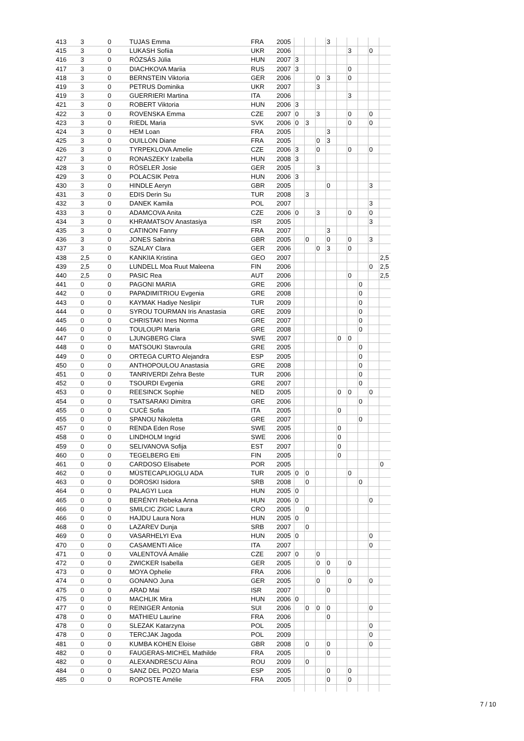| 413 | 3 | 0 | TUJAS Emma | FRA | 2005 | | | | 3 | | | | | |
| 415 | 3 | 0 | LUKASH Sofiia | UKR | 2006 | | | | | | 3 | | 0 | |
| 416 | 3 | 0 | RÓZSÁS Júlia | HUN | 2007 | 3 | | | | | | | | |
| 417 | 3 | 0 | DIACHKOVA Mariia | RUS | 2007 | 3 | | | | | 0 | | | |
| 418 | 3 | 0 | BERNSTEIN Viktoria | GER | 2006 | | | 0 | 3 | | 0 | | | |
| 419 | 3 | 0 | PETRUS Dominika | UKR | 2007 | | | 3 | | | | | | |
| 419 | 3 | 0 | GUERRIERI Martina | ITA | 2006 | | | | | | 3 | | | |
| 421 | 3 | 0 | ROBERT Viktoria | HUN | 2006 | 3 | | | | | | | | |
| 422 | 3 | 0 | ROVENSKA Emma | CZE | 2007 | 0 | | 3 | | | 0 | | 0 | |
| 423 | 3 | 0 | RIEDL Maria | SVK | 2006 | 0 | 3 | | | | 0 | | 0 | |
| 424 | 3 | 0 | HEM Loan | FRA | 2005 | | | | 3 | | | | | |
| 425 | 3 | 0 | OUILLON Diane | FRA | 2005 | | | 0 | 3 | | | | | |
| 426 | 3 | 0 | TYRPEKLOVA Amelie | CZE | 2006 | 3 | | 0 | | | 0 | | 0 | |
| 427 | 3 | 0 | RONASZEKY Izabella | HUN | 2008 | 3 | | | | | | | | |
| 428 | 3 | 0 | RÖSELER Josie | GER | 2005 | | | 3 | | | | | | |
| 429 | 3 | 0 | POLACSIK Petra | HUN | 2006 | 3 | | | | | | | | |
| 430 | 3 | 0 | HINDLE Aeryn | GBR | 2005 | | | | 0 | | | | 3 | |
| 431 | 3 | 0 | EDIS Derin Su | TUR | 2008 | | 3 | | | | | | | |
| 432 | 3 | 0 | DANEK Kamila | POL | 2007 | | | | | | | | 3 | |
| 433 | 3 | 0 | ADAMCOVA Anita | CZE | 2006 | 0 | | 3 | | | 0 | | 0 | |
| 434 | 3 | 0 | KHRAMATSOV Anastasiya | ISR | 2005 | | | | | | | | 3 | |
| 435 | 3 | 0 | CATINON Fanny | FRA | 2007 | | | | 3 | | | | | |
| 436 | 3 | 0 | JONES Sabrina | GBR | 2005 | | 0 | | 0 | | 0 | | 3 | |
| 437 | 3 | 0 | SZALAY Clara | GER | 2006 | | | 0 | 3 | | 0 | | | |
| 438 | 2,5 | 0 | KANKIIA Kristina | GEO | 2007 | | | | | | | | | 2,5 |
| 439 | 2,5 | 0 | LUNDELL Moa Ruut Maleena | FIN | 2006 | | | | | | | | 0 | 2,5 |
| 440 | 2,5 | 0 | PASIC Rea | AUT | 2006 | | | | | | 0 | | | 2,5 |
| 441 | 0 | 0 | PAGONI MARIA | GRE | 2006 | | | | | | | 0 | | |
| 442 | 0 | 0 | PAPADIMITRIOU Evgenia | GRE | 2008 | | | | | | | 0 | | |
| 443 | 0 | 0 | KAYMAK Hadiye Neslipir | TUR | 2009 | | | | | | | 0 | | |
| 444 | 0 | 0 | SYROU TOURMAN Iris Anastasia | GRE | 2009 | | | | | | | 0 | | |
| 445 | 0 | 0 | CHRISTAKI Ines Norma | GRE | 2007 | | | | | | | 0 | | |
| 446 | 0 | 0 | TOULOUPI Maria | GRE | 2008 | | | | | | | 0 | | |
| 447 | 0 | 0 | LJUNGBERG Clara | SWE | 2007 | | | | | 0 | 0 | | | |
| 448 | 0 | 0 | MATSOUKI Stavroula | GRE | 2005 | | | | | | | 0 | | |
| 449 | 0 | 0 | ORTEGA CURTO Alejandra | ESP | 2005 | | | | | | | 0 | | |
| 450 | 0 | 0 | ANTHOPOULOU Anastasia | GRE | 2008 | | | | | | | 0 | | |
| 451 | 0 | 0 | TANRIVERDI Zehra Beste | TUR | 2006 | | | | | | | 0 | | |
| 452 | 0 | 0 | TSOURDI Evgenia | GRE | 2007 | | | | | | | 0 | | |
| 453 | 0 | 0 | REESINCK Sophie | NED | 2005 | | | | | 0 | 0 | | 0 | |
| 454 | 0 | 0 | TSATSARAKI Dimitra | GRE | 2006 | | | | | | | 0 | | |
| 455 | 0 | 0 | CUCÈ Sofia | ITA | 2005 | | | | | 0 | | | | |
| 455 | 0 | 0 | SPANOU Nikoletta | GRE | 2007 | | | | | | | 0 | | |
| 457 | 0 | 0 | RENDA Eden Rose | SWE | 2005 | | | | | 0 | | | | |
| 458 | 0 | 0 | LINDHOLM Ingrid | SWE | 2006 | | | | | 0 | | | | |
| 459 | 0 | 0 | SELIVANOVA Sofija | EST | 2007 | | | | | 0 | | | | |
| 460 | 0 | 0 | TEGELBERG Etti | FIN | 2005 | | | | | 0 | | | | |
| 461 | 0 | 0 | CARDOSO Elisabete | POR | 2005 | | | | | | | | | 0 |
| 462 | 0 | 0 | MÜSTECAPLIOGLU ADA | TUR | 2005 | 0 | 0 | | | | 0 | | | |
| 463 | 0 | 0 | DOROSKI Isidora | SRB | 2008 | | 0 | | | | | 0 | | |
| 464 | 0 | 0 | PALAGYI Luca | HUN | 2005 | 0 | | | | | | | | |
| 465 | 0 | 0 | BERÉNYI Rebeka Anna | HUN | 2006 | 0 | | | | | | | 0 | |
| 466 | 0 | 0 | SMILCIC ZIGIC Laura | CRO | 2005 | | 0 | | | | | | | |
| 466 | 0 | 0 | HAJDU Laura Nora | HUN | 2005 | 0 | | | | | | | | |
| 468 | 0 | 0 | LAZAREV Dunja | SRB | 2007 | | 0 | | | | | | | |
| 469 | 0 | 0 | VASARHELYI Eva | HUN | 2005 | 0 | | | | | | | 0 | |
| 470 | 0 | 0 | CASAMENTI Alice | ITA | 2007 | | | | | | | | 0 | |
| 471 | 0 | 0 | VALENTOVÁ Amálie | CZE | 2007 | 0 | | 0 | | | | | | |
| 472 | 0 | 0 | ZWICKER Isabella | GER | 2005 | | | 0 | 0 | | 0 | | | |
| 473 | 0 | 0 | MOYA Ophelie | FRA | 2006 | | | | 0 | | | | | |
| 474 | 0 | 0 | GONANO Juna | GER | 2005 | | | 0 | | | 0 | | 0 | |
| 475 | 0 | 0 | ARAD Mai | ISR | 2007 | | | | 0 | | | | | |
| 475 | 0 | 0 | MACHLIK Mira | HUN | 2006 | 0 | | | | | | | | |
| 477 | 0 | 0 | REINIGER Antonia | SUI | 2006 | | 0 | 0 | 0 | | | | 0 | |
| 478 | 0 | 0 | MATHIEU Laurine | FRA | 2006 | | | | 0 | | | | | |
| 478 | 0 | 0 | SLEZAK Katarzyna | POL | 2005 | | | | | | | | 0 | |
| 478 | 0 | 0 | TERCJAK Jagoda | POL | 2009 | | | | | | | | 0 | |
| 481 | 0 | 0 | KUMBA KOHEN Eloise | GBR | 2008 | | 0 | | 0 | | | | 0 | |
| 482 | 0 | 0 | FAUGERAS-MICHEL Mathilde | FRA | 2005 | | | | 0 | | | | | |
| 482 | 0 | 0 | ALEXANDRESCU Alina | ROU | 2009 | | 0 | | | | | | | |
| 484 | 0 | 0 | SANZ DEL POZO Maria | ESP | 2005 | | | | 0 | | 0 | | | |
| 485 | 0 | 0 | ROPOSTE Amélie | FRA | 2005 | | | | 0 | | 0 | | | |
7 / 10